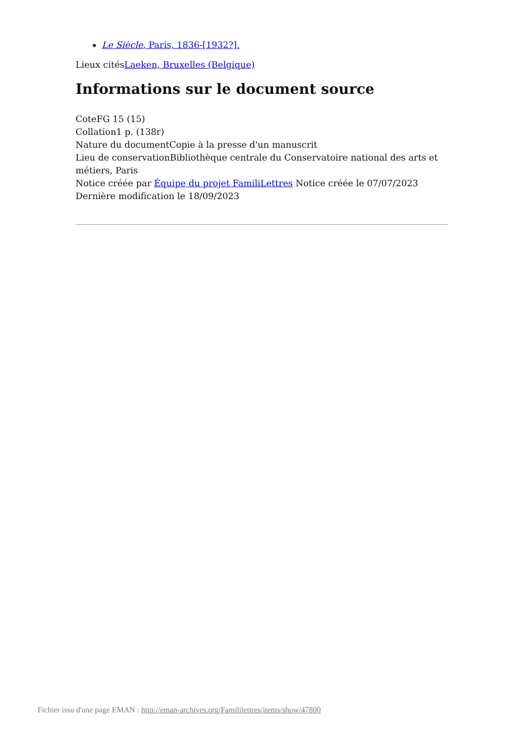Le Siècle, Paris, 1836-[1932?].
Lieux citésLaeken, Bruxelles (Belgique)
Informations sur le document source
CoteFG 15 (15)
Collation1 p. (138r)
Nature du documentCopie à la presse d'un manuscrit
Lieu de conservationBibliothèque centrale du Conservatoire national des arts et métiers, Paris
Notice créée par Équipe du projet FamiliLettres Notice créée le 07/07/2023
Dernière modification le 18/09/2023
Fichier issu d'une page EMAN : http://eman-archives.org/Famililettres/items/show/47800